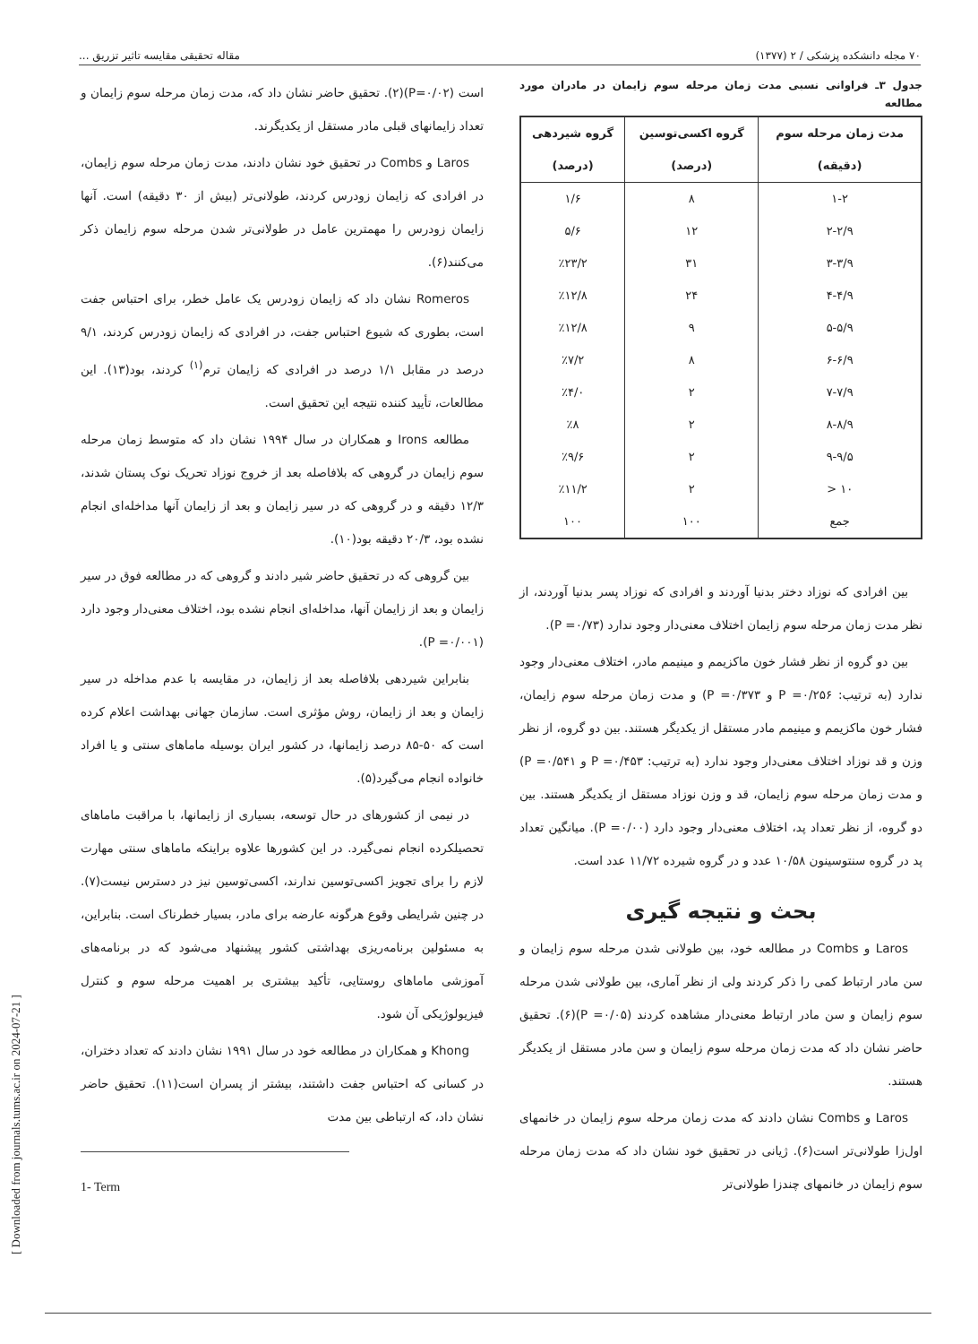۷۰ مجله دانشکده پزشکی / ۲ (۱۳۷۷) مقاله تحقیقی مقایسه تاثیر تزریق ...
[ Downloaded from journals.tums.ac.ir on 2024-07-21 ]
جدول ۳ـ فراوانی نسبی مدت زمان مرحله سوم زایمان در مادران مورد مطالعه
| مدت زمان مرحله سوم (دقیقه) | گروه اکسی‌توسین (درصد) | گروه شیردهی (درصد) |
| --- | --- | --- |
| ۱-۲ | ۸ | ۱/۶ |
| ۲-۲/۹ | ۱۲ | ۵/۶ |
| ۳-۳/۹ | ۳۱ | ٪۲۳/۲ |
| ۴-۴/۹ | ۲۴ | ٪۱۲/۸ |
| ۵-۵/۹ | ۹ | ٪۱۲/۸ |
| ۶-۶/۹ | ۸ | ٪۷/۲ |
| ۷-۷/۹ | ۲ | ٪۴/۰ |
| ۸-۸/۹ | ۲ | ٪۸ |
| ۹-۹/۵ | ۲ | ٪۹/۶ |
| ۱۰ < | ۲ | ٪۱۱/۲ |
| جمع | ۱۰۰ | ۱۰۰ |
بین افرادی که نوزاد دختر بدنیا آوردند و افرادی که نوزاد پسر بدنیا آوردند، از نظر مدت زمان مرحله سوم زایمان اختلاف معنی‌دار وجود ندارد (P =۰/۷۳).
بین دو گروه از نظر فشار خون ماکزیمم و مینیمم مادر، اختلاف معنی‌دار وجود ندارد (به ترتیب: P =۰/۲۵۶ و P =۰/۳۷۳) و مدت زمان مرحله سوم زایمان، فشار خون ماکزیمم و مینیمم مادر مستقل از یکدیگر هستند. بین دو گروه، از نظر وزن و قد نوزاد اختلاف معنی‌دار وجود ندارد (به ترتیب: P =۰/۴۵۳ و P =۰/۵۴۱) و مدت زمان مرحله سوم زایمان، قد و وزن نوزاد مستقل از یکدیگر هستند. بین دو گروه، از نظر تعداد پد، اختلاف معنی‌دار وجود دارد (P =۰/۰۰). میانگین تعداد پد در گروه سنتوسینون ۱۰/۵۸ عدد و در گروه شیرده ۱۱/۷۲ عدد است.
بحث و نتیجه گیری
Laros و Combs در مطالعه خود، بین طولانی شدن مرحله سوم زایمان و سن مادر ارتباط کمی را ذکر کردند ولی از نظر آماری، بین طولانی شدن مرحله سوم زایمان و سن مادر ارتباط معنی‌دار مشاهده کردند (P =۰/۰۵)(۶). تحقیق حاضر نشان داد که مدت زمان مرحله سوم زایمان و سن مادر مستقل از یکدیگر هستند.
Laros و Combs نشان دادند که مدت زمان مرحله سوم زایمان در خانمهای اول‌زا طولانی‌تر است(۶). ژیانی در تحقیق خود نشان داد که مدت زمان مرحله سوم زایمان در خانمهای چندزا طولانی‌تر
است (P=۰/۰۲)(۲). تحقیق حاضر نشان داد که، مدت زمان مرحله سوم زایمان و تعداد زایمانهای قبلی مادر مستقل از یکدیگرند.
Laros و Combs در تحقیق خود نشان دادند، مدت زمان مرحله سوم زایمان، در افرادی که زایمان زودرس کردند، طولانی‌تر (بیش از ۳۰ دقیقه) است. آنها زایمان زودرس را مهمترین عامل در طولانی‌تر شدن مرحله سوم زایمان ذکر می‌کنند(۶).
Romeros نشان داد که زایمان زودرس یک عامل خطر، برای احتباس جفت است، بطوری که شیوع احتباس جفت، در افرادی که زایمان زودرس کردند، ۹/۱ درصد در مقابل ۱/۱ درصد در افرادی که زایمان ترم<sup>(۱)</sup> کردند، بود(۱۳). این مطالعات، تأیید کننده نتیجه این تحقیق است.
مطالعه Irons و همکاران در سال ۱۹۹۴ نشان داد که متوسط زمان مرحله سوم زایمان در گروهی که بلافاصله بعد از خروج نوزاد تحریک نوک پستان شدند، ۱۲/۳ دقیقه و در گروهی که در سیر زایمان و بعد از زایمان آنها مداخله‌ای انجام نشده بود، ۲۰/۳ دقیقه بود(۱۰).
بین گروهی که در تحقیق حاضر شیر دادند و گروهی که در مطالعه فوق در سیر زایمان و بعد از زایمان آنها، مداخله‌ای انجام نشده بود، اختلاف معنی‌دار وجود دارد (P =۰/۰۰۱).
بنابراین شیردهی بلافاصله بعد از زایمان، در مقایسه با عدم مداخله در سیر زایمان و بعد از زایمان، روش مؤثری است. سازمان جهانی بهداشت اعلام کرده است که ۵۰-۸۵ درصد زایمانها، در کشور ایران بوسیله ماماهای سنتی و یا افراد خانواده انجام می‌گیرد(۵).
در نیمی از کشورهای در حال توسعه، بسیاری از زایمانها، با مراقبت ماماهای تحصیلکرده انجام نمی‌گیرد. در این کشورها علاوه براینکه ماماهای سنتی مهارت لازم را برای تجویز اکسی‌توسین ندارند، اکسی‌توسین نیز در دسترس نیست(۷). در چنین شرایطی وقوع هرگونه عارضه برای مادر، بسیار خطرناک است. بنابراین، به مسئولین برنامه‌ریزی بهداشتی کشور پیشنهاد می‌شود که در برنامه‌های آموزشی ماماهای روستایی، تأکید بیشتری بر اهمیت مرحله سوم و کنترل فیزیولوژیکی آن شود.
Khong و همکاران در مطالعه خود در سال ۱۹۹۱ نشان دادند که تعداد دختران، در کسانی که احتباس جفت داشتند، بیشتر از پسران است(۱۱). تحقیق حاضر نشان داد، که ارتباطی بین مدت
1- Term